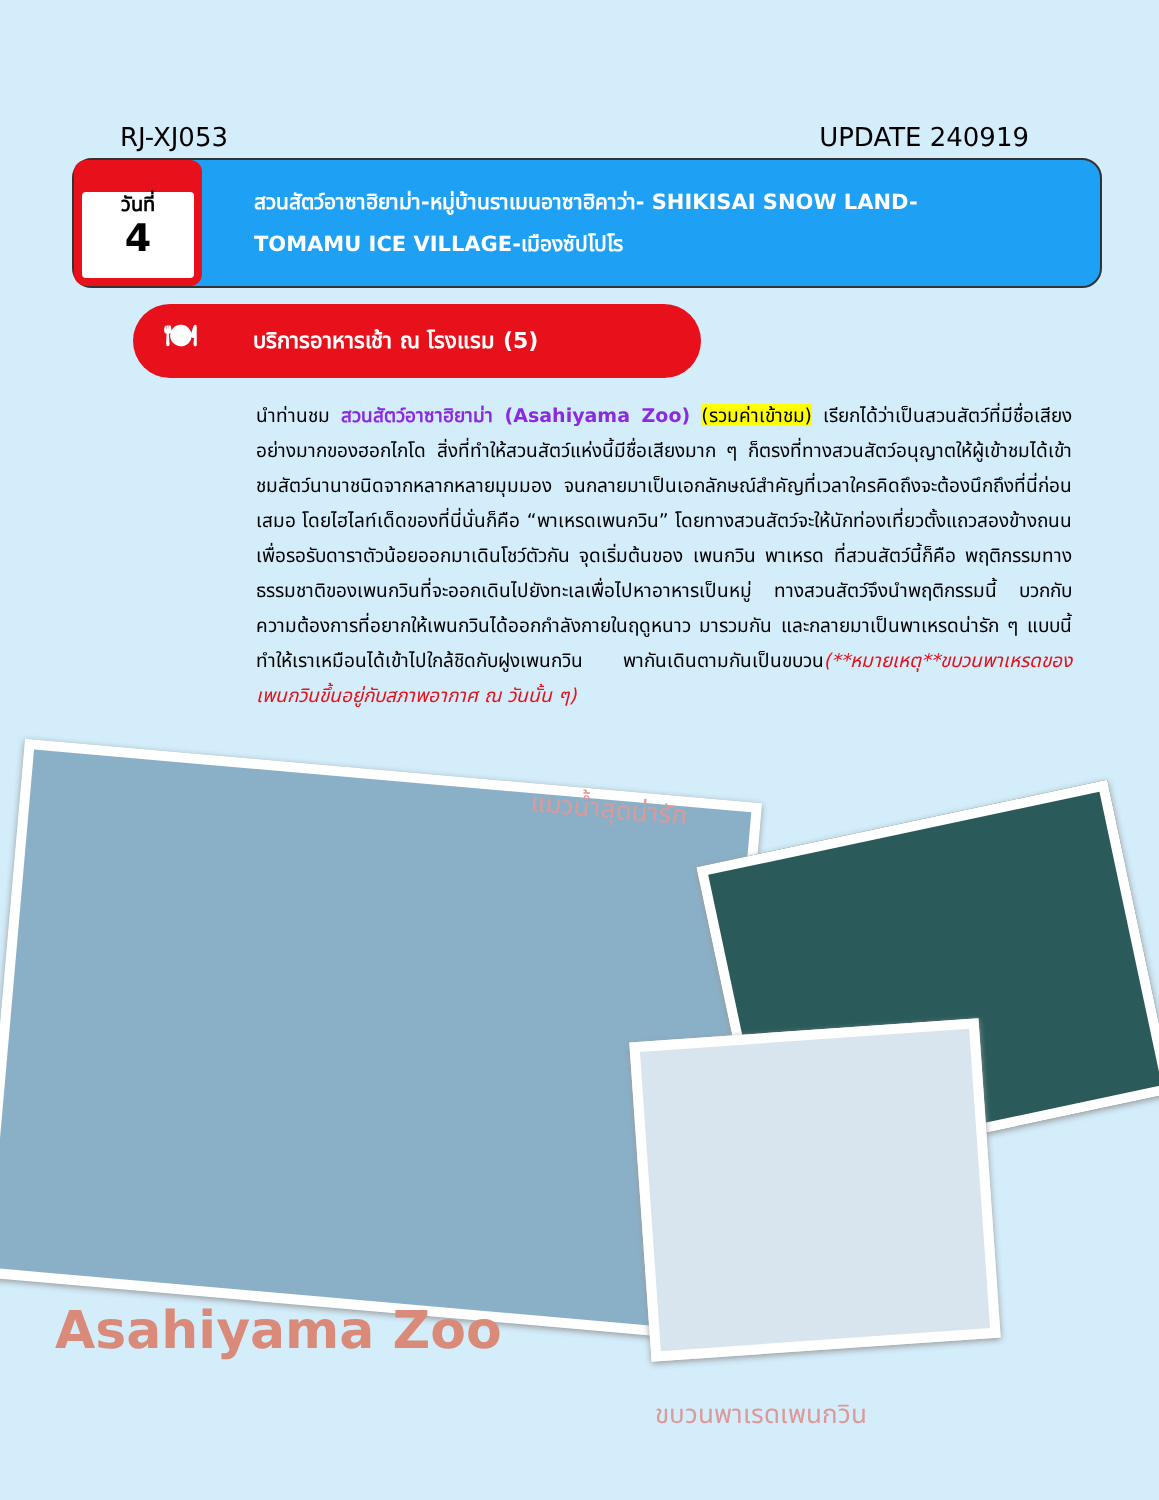RJ-XJ053 UPDATE 240919
วันที่
4
สวนสัตว์อาซาฮิยาม่า-หมู่บ้านราเมนอาซาฮิคาว่า- SHIKISAI SNOW LAND-
TOMAMU ICE VILLAGE-เมืองซัปโปโร
🍽 บริการอาหารเช้า ณ โรงแรม (5)
นำท่านชม สวนสัตว์อาซาฮิยาม่า (Asahiyama Zoo) (รวมค่าเข้าชม) เรียกได้ว่าเป็นสวนสัตว์ที่มีชื่อเสียงอย่างมากของฮอกไกโด สิ่งที่ทำให้สวนสัตว์แห่งนี้มีชื่อเสียงมาก ๆ ก็ตรงที่ทางสวนสัตว์อนุญาตให้ผู้เข้าชมได้เข้าชมสัตว์นานาชนิดจากหลากหลายมุมมอง จนกลายมาเป็นเอกลักษณ์สำคัญที่เวลาใครคิดถึงจะต้องนึกถึงที่นี่ก่อนเสมอ โดยไฮไลท์เด็ดของที่นี่นั่นก็คือ “พาเหรดเพนกวิน” โดยทางสวนสัตว์จะให้นักท่องเที่ยวตั้งแถวสองข้างถนนเพื่อรอรับดาราตัวน้อยออกมาเดินโชว์ตัวกัน จุดเริ่มต้นของ เพนกวิน พาเหรด ที่สวนสัตว์นี้ก็คือ พฤติกรรมทางธรรมชาติของเพนกวินที่จะออกเดินไปยังทะเลเพื่อไปหาอาหารเป็นหมู่ ทางสวนสัตว์จึงนำพฤติกรรมนี้ บวกกับความต้องการที่อยากให้เพนกวินได้ออกกำลังกายในฤดูหนาว มารวมกัน และกลายมาเป็นพาเหรดน่ารัก ๆ แบบนี้ ทำให้เราเหมือนได้เข้าไปใกล้ชิดกับฝูงเพนกวิน พากันเดินตามกันเป็นขบวน(**หมายเหตุ**ขบวนพาเหรดของเพนกวินขึ้นอยู่กับสภาพอากาศ ณ วันนั้น ๆ)
แมวน้ำสุดน่ารัก
Asahiyama Zoo
ขบวนพาเรดเพนกวิน